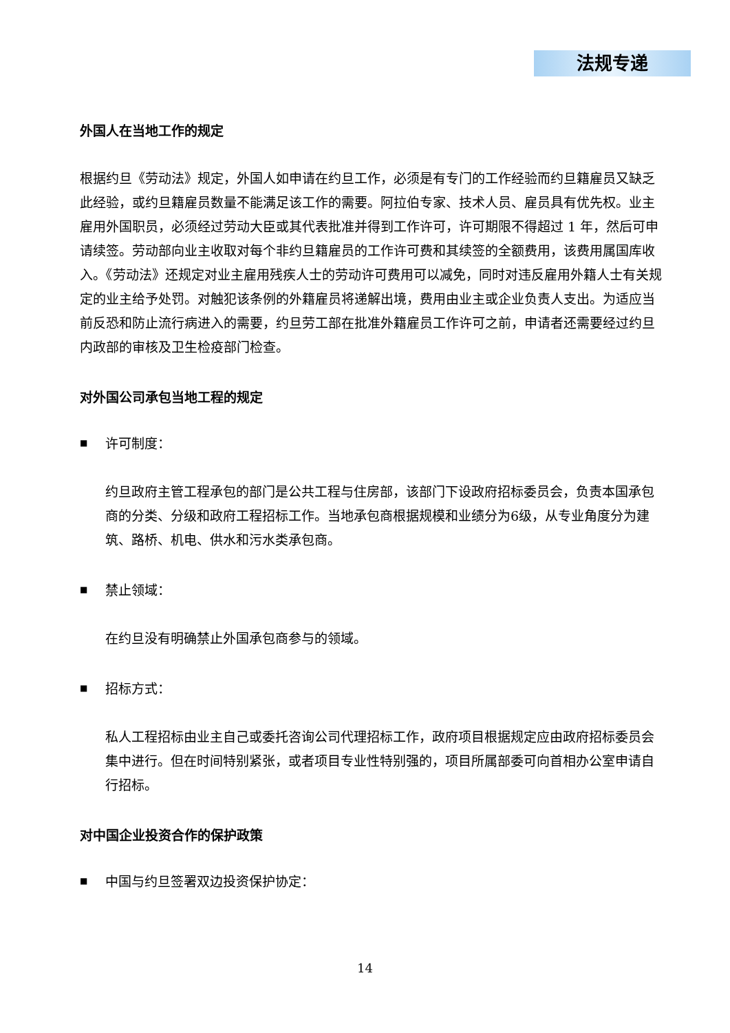法规专递
外国人在当地工作的规定
根据约旦《劳动法》规定，外国人如申请在约旦工作，必须是有专门的工作经验而约旦籍雇员又缺乏此经验，或约旦籍雇员数量不能满足该工作的需要。阿拉伯专家、技术人员、雇员具有优先权。业主雇用外国职员，必须经过劳动大臣或其代表批准并得到工作许可，许可期限不得超过 1 年，然后可申请续签。劳动部向业主收取对每个非约旦籍雇员的工作许可费和其续签的全额费用，该费用属国库收入。《劳动法》还规定对业主雇用残疾人士的劳动许可费用可以减免，同时对违反雇用外籍人士有关规定的业主给予处罚。对触犯该条例的外籍雇员将递解出境，费用由业主或企业负责人支出。为适应当前反恐和防止流行病进入的需要，约旦劳工部在批准外籍雇员工作许可之前，申请者还需要经过约旦内政部的审核及卫生检疫部门检查。
对外国公司承包当地工程的规定
■ 许可制度：
约旦政府主管工程承包的部门是公共工程与住房部，该部门下设政府招标委员会，负责本国承包商的分类、分级和政府工程招标工作。当地承包商根据规模和业绩分为6级，从专业角度分为建筑、路桥、机电、供水和污水类承包商。
■ 禁止领域：
在约旦没有明确禁止外国承包商参与的领域。
■ 招标方式：
私人工程招标由业主自己或委托咨询公司代理招标工作，政府项目根据规定应由政府招标委员会集中进行。但在时间特别紧张，或者项目专业性特别强的，项目所属部委可向首相办公室申请自行招标。
对中国企业投资合作的保护政策
■ 中国与约旦签署双边投资保护协定：
14